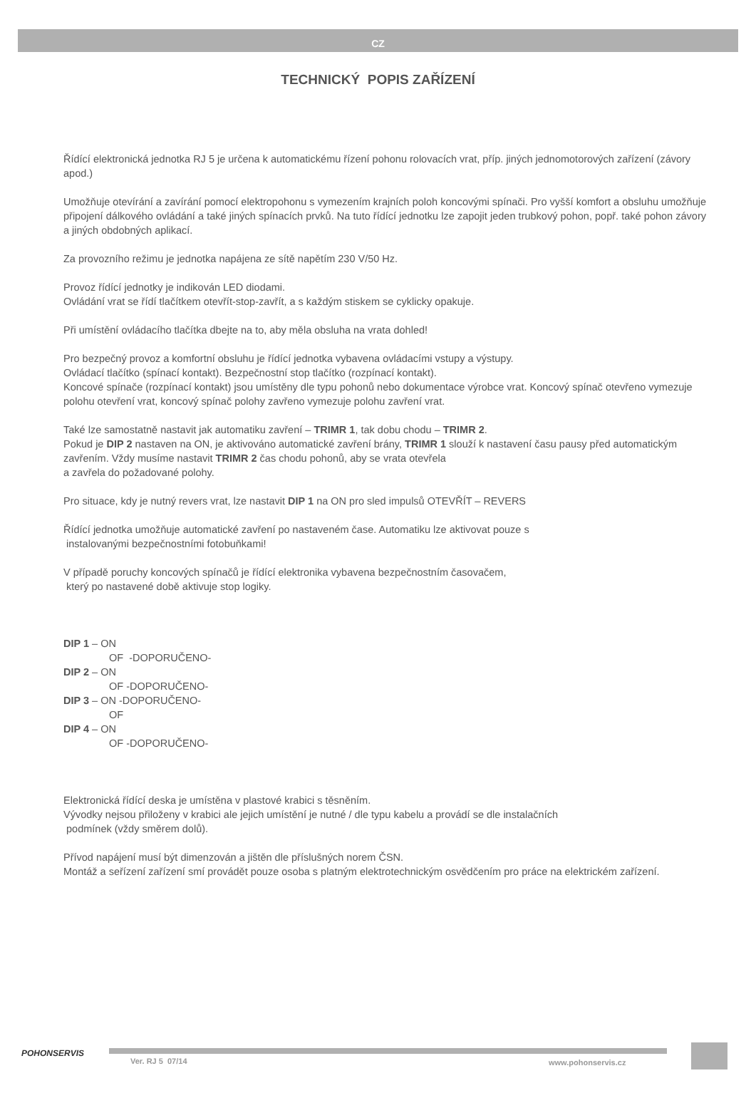CZ
TECHNICKÝ POPIS ZAŘÍZENÍ
Řídící elektronická jednotka RJ 5 je určena k automatickému řízení pohonu rolovacích vrat, příp. jiných jednomotorových zařízení (závory apod.)
Umožňuje otevírání a zavírání pomocí elektropohonu s vymezením krajních poloh koncovými spínači. Pro vyšší komfort a obsluhu umožňuje připojení dálkového ovládání a také jiných spínacích prvků. Na tuto řídící jednotku lze zapojit jeden trubkový pohon, popř. také pohon závory a jiných obdobných aplikací.
Za provozního režimu je jednotka napájena ze sítě napětím 230 V/50 Hz.
Provoz řídící jednotky je indikován LED diodami.
Ovládání vrat se řídí tlačítkem otevřít-stop-zavřít, a s každým stiskem se cyklicky opakuje.
Při umístění ovládacího tlačítka dbejte na to, aby měla obsluha na vrata dohled!
Pro bezpečný provoz a komfortní obsluhu je řídící jednotka vybavena ovládacími vstupy a výstupy.
Ovládací tlačítko (spínací kontakt). Bezpečnostní stop tlačítko (rozpínací kontakt).
Koncové spínače (rozpínací kontakt) jsou umístěny dle typu pohonů nebo dokumentace výrobce vrat. Koncový spínač otevřeno vymezuje polohu otevření vrat, koncový spínač polohy zavřeno vymezuje polohu zavření vrat.
Také lze samostatně nastavit jak automatiku zavření – TRIMR 1, tak dobu chodu – TRIMR 2.
Pokud je DIP 2 nastaven na ON, je aktivováno automatické zavření brány, TRIMR 1 slouží k nastavení času pausy před automatickým zavřením. Vždy musíme nastavit TRIMR 2 čas chodu pohonů, aby se vrata otevřela
a zavřela do požadované polohy.
Pro situace, kdy je nutný revers vrat, lze nastavit DIP 1 na ON pro sled impulsů OTEVŘÍT – REVERS
Řídící jednotka umožňuje automatické zavření po nastaveném čase. Automatiku lze aktivovat pouze s
instalovanými bezpečnostními fotobuňkami!
V případě poruchy koncových spínačů je řídící elektronika vybavena bezpečnostním časovačem,
který po nastavené době aktivuje stop logiky.
DIP 1 – ON
OF -DOPORUČENO-
DIP 2 – ON
OF -DOPORUČENO-
DIP 3 – ON -DOPORUČENO-
OF
DIP 4 – ON
OF -DOPORUČENO-
Elektronická řídící deska je umístěna v plastové krabici s těsněním.
Vývodky nejsou přiloženy v krabici ale jejich umístění je nutné / dle typu kabelu a provádí se dle instalačních
podmínek (vždy směrem dolů).
Přívod napájení musí být dimenzován a jištěn dle příslušných norem ČSN.
Montáž a seřízení zařízení smí provádět pouze osoba s platným elektrotechnickým osvědčením pro práce na elektrickém zařízení.
POHONSERVIS
Ver. RJ 5 07/14 www.pohonservis.cz